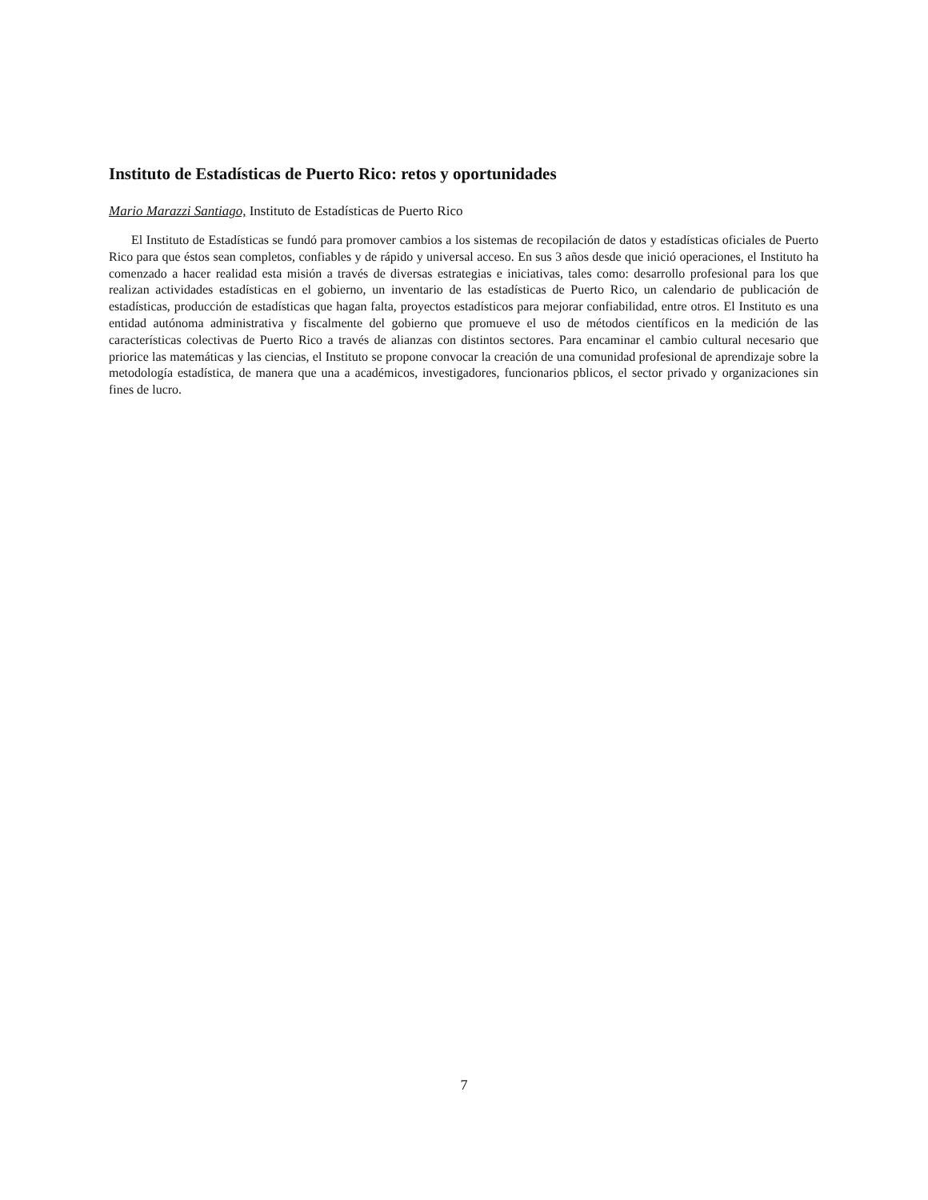Instituto de Estadísticas de Puerto Rico: retos y oportunidades
Mario Marazzi Santiago, Instituto de Estadísticas de Puerto Rico
El Instituto de Estadísticas se fundó para promover cambios a los sistemas de recopilación de datos y estadísticas oficiales de Puerto Rico para que éstos sean completos, confiables y de rápido y universal acceso. En sus 3 años desde que inició operaciones, el Instituto ha comenzado a hacer realidad esta misión a través de diversas estrategias e iniciativas, tales como: desarrollo profesional para los que realizan actividades estadísticas en el gobierno, un inventario de las estadísticas de Puerto Rico, un calendario de publicación de estadísticas, producción de estadísticas que hagan falta, proyectos estadísticos para mejorar confiabilidad, entre otros. El Instituto es una entidad autónoma administrativa y fiscalmente del gobierno que promueve el uso de métodos científicos en la medición de las características colectivas de Puerto Rico a través de alianzas con distintos sectores. Para encaminar el cambio cultural necesario que priorice las matemáticas y las ciencias, el Instituto se propone convocar la creación de una comunidad profesional de aprendizaje sobre la metodología estadística, de manera que una a académicos, investigadores, funcionarios pblicos, el sector privado y organizaciones sin fines de lucro.
7